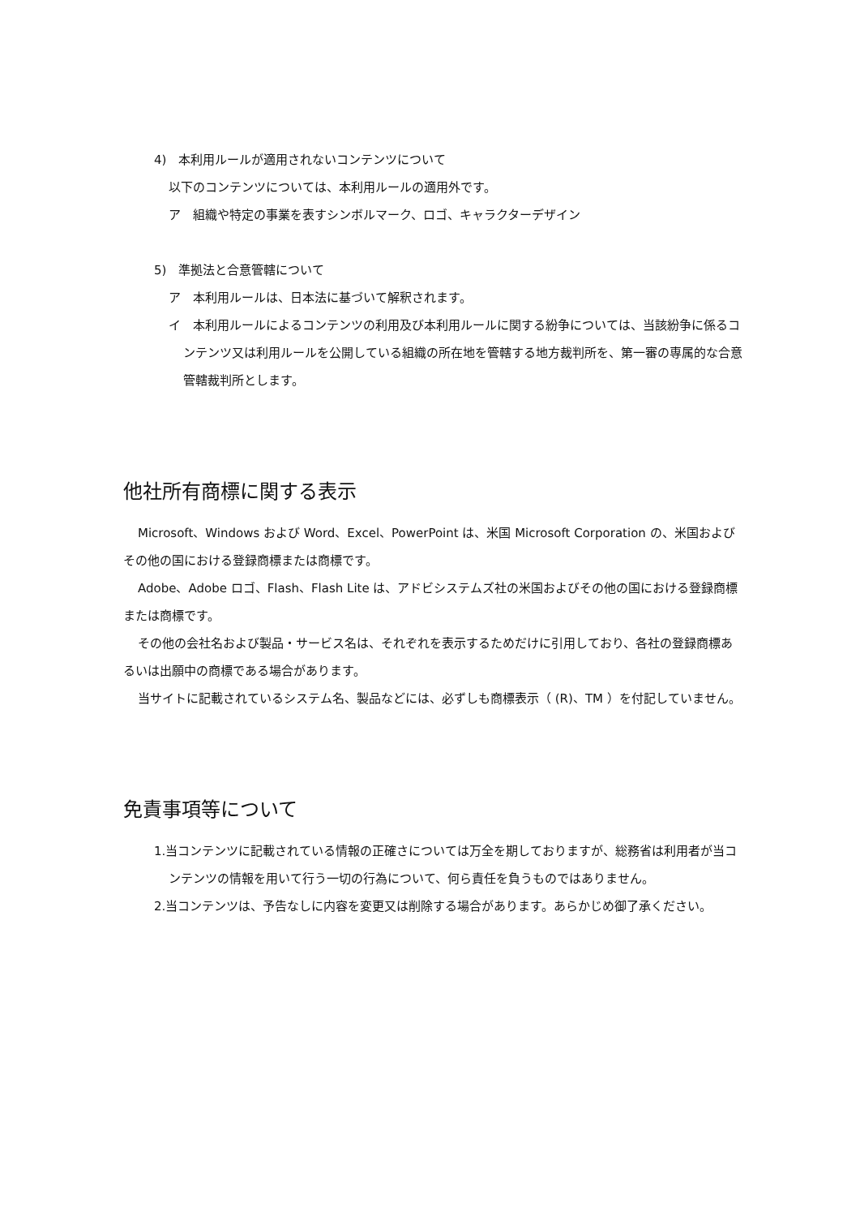4)　本利用ルールが適用されないコンテンツについて
以下のコンテンツについては、本利用ルールの適用外です。
ア　組織や特定の事業を表すシンボルマーク、ロゴ、キャラクターデザイン
5)　準拠法と合意管轄について
ア　本利用ルールは、日本法に基づいて解釈されます。
イ　本利用ルールによるコンテンツの利用及び本利用ルールに関する紛争については、当該紛争に係るコンテンツ又は利用ルールを公開している組織の所在地を管轄する地方裁判所を、第一審の専属的な合意管轄裁判所とします。
他社所有商標に関する表示
Microsoft、Windows および Word、Excel、PowerPoint は、米国 Microsoft Corporation の、米国およびその他の国における登録商標または商標です。
Adobe、Adobe ロゴ、Flash、Flash Lite は、アドビシステムズ社の米国およびその他の国における登録商標または商標です。
その他の会社名および製品・サービス名は、それぞれを表示するためだけに引用しており、各社の登録商標あるいは出願中の商標である場合があります。
当サイトに記載されているシステム名、製品などには、必ずしも商標表示（ (R)、TM ）を付記していません。
免責事項等について
1.当コンテンツに記載されている情報の正確さについては万全を期しておりますが、総務省は利用者が当コンテンツの情報を用いて行う一切の行為について、何ら責任を負うものではありません。
2.当コンテンツは、予告なしに内容を変更又は削除する場合があります。あらかじめ御了承ください。